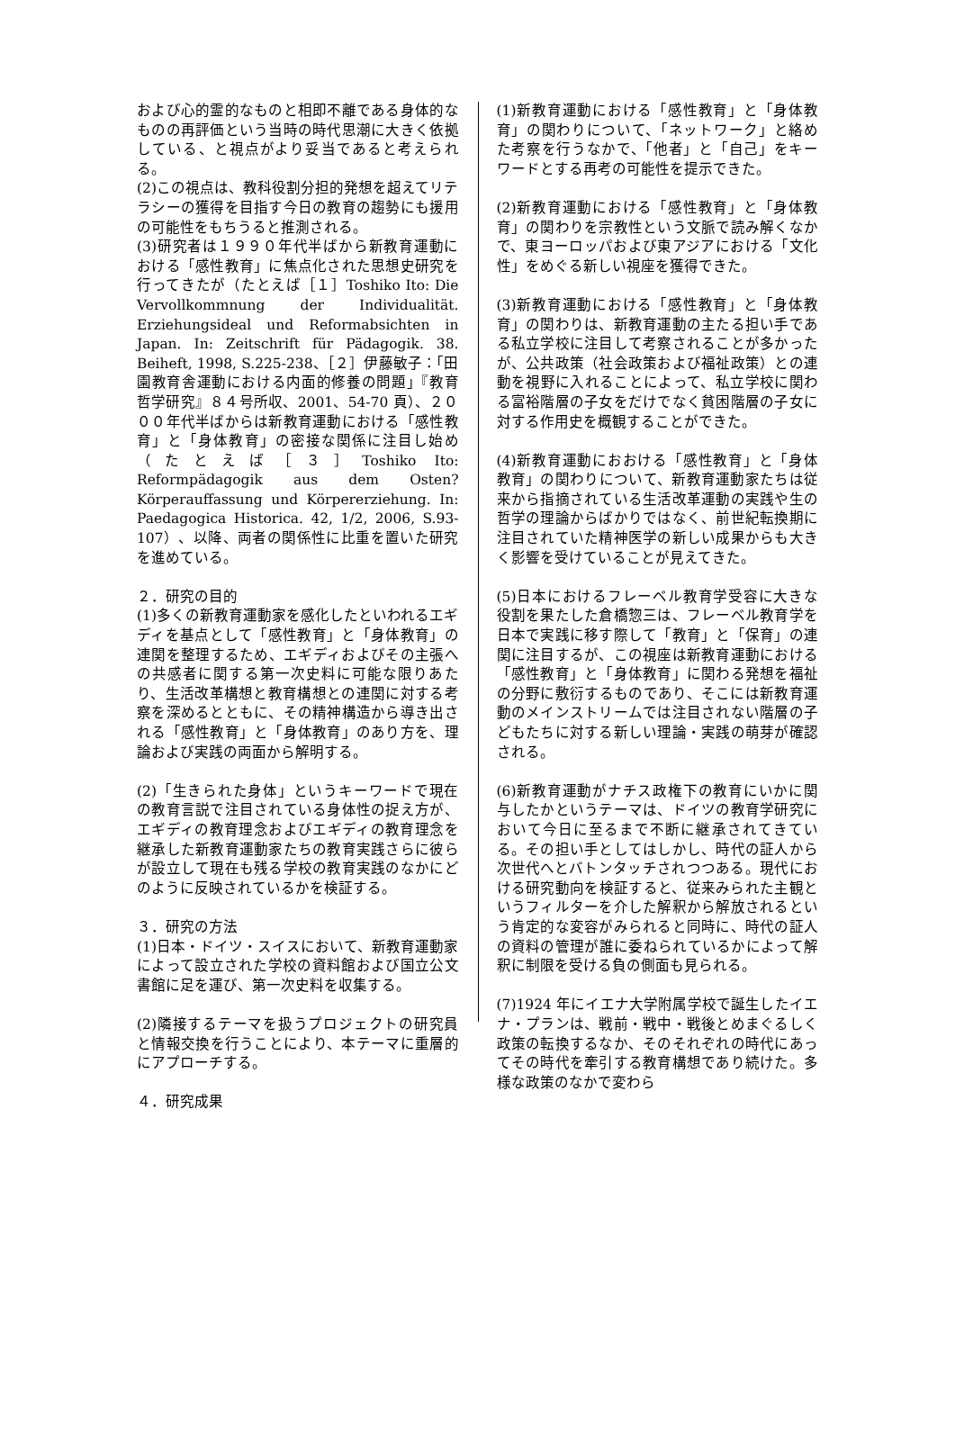および心的霊的なものと相即不離である身体的なものの再評価という当時の時代思潮に大きく依拠している、と視点がより妥当であると考えられる。
(2)この視点は、教科役割分担的発想を超えてリテラシーの獲得を目指す今日の教育の趨勢にも援用の可能性をもちうると推測される。
(3)研究者は１９９０年代半ばから新教育運動における「感性教育」に焦点化された思想史研究を行ってきたが（たとえば［１］Toshiko Ito: Die Vervollkommnung der Individualität. Erziehungsideal und Reformabsichten in Japan. In: Zeitschrift für Pädagogik. 38. Beiheft, 1998, S.225-238、［２］伊藤敏子：「田園教育舎運動における内面的修養の問題」『教育哲学研究』８４号所収、2001、54-70 頁）、２０００年代半ばからは新教育運動における「感性教育」と「身体教育」の密接な関係に注目し始め（たとえば［３］Toshiko Ito: Reformpädagogik aus dem Osten? Körperauffassung und Körpererziehung. In: Paedagogica Historica. 42, 1/2, 2006, S.93-107）、以降、両者の関係性に比重を置いた研究を進めている。
２．研究の目的
(1)多くの新教育運動家を感化したといわれるエギディを基点として「感性教育」と「身体教育」の連関を整理するため、エギディおよびその主張への共感者に関する第一次史料に可能な限りあたり、生活改革構想と教育構想との連関に対する考察を深めるとともに、その精神構造から導き出される「感性教育」と「身体教育」のあり方を、理論および実践の両面から解明する。
(2)「生きられた身体」というキーワードで現在の教育言説で注目されている身体性の捉え方が、エギディの教育理念およびエギディの教育理念を継承した新教育運動家たちの教育実践さらに彼らが設立して現在も残る学校の教育実践のなかにどのように反映されているかを検証する。
３．研究の方法
(1)日本・ドイツ・スイスにおいて、新教育運動家によって設立された学校の資料館および国立公文書館に足を運び、第一次史料を収集する。
(2)隣接するテーマを扱うプロジェクトの研究員と情報交換を行うことにより、本テーマに重層的にアプローチする。
４．研究成果
(1)新教育運動における「感性教育」と「身体教育」の関わりについて、「ネットワーク」と絡めた考察を行うなかで、「他者」と「自己」をキーワードとする再考の可能性を提示できた。
(2)新教育運動における「感性教育」と「身体教育」の関わりを宗教性という文脈で読み解くなかで、東ヨーロッパおよび東アジアにおける「文化性」をめぐる新しい視座を獲得できた。
(3)新教育運動における「感性教育」と「身体教育」の関わりは、新教育運動の主たる担い手である私立学校に注目して考察されることが多かったが、公共政策（社会政策および福祉政策）との連動を視野に入れることによって、私立学校に関わる富裕階層の子女をだけでなく貧困階層の子女に対する作用史を概観することができた。
(4)新教育運動におおける「感性教育」と「身体教育」の関わりについて、新教育運動家たちは従来から指摘されている生活改革運動の実践や生の哲学の理論からばかりではなく、前世紀転換期に注目されていた精神医学の新しい成果からも大きく影響を受けていることが見えてきた。
(5)日本におけるフレーベル教育学受容に大きな役割を果たした倉橋惣三は、フレーベル教育学を日本で実践に移す際して「教育」と「保育」の連関に注目するが、この視座は新教育運動における「感性教育」と「身体教育」に関わる発想を福祉の分野に敷衍するものであり、そこには新教育運動のメインストリームでは注目されない階層の子どもたちに対する新しい理論・実践の萌芽が確認される。
(6)新教育運動がナチス政権下の教育にいかに関与したかというテーマは、ドイツの教育学研究において今日に至るまで不断に継承されてきている。その担い手としてはしかし、時代の証人から次世代へとバトンタッチされつつある。現代における研究動向を検証すると、従来みられた主観というフィルターを介した解釈から解放されるという肯定的な変容がみられると同時に、時代の証人の資料の管理が誰に委ねられているかによって解釈に制限を受ける負の側面も見られる。
(7)1924 年にイエナ大学附属学校で誕生したイエナ・プランは、戦前・戦中・戦後とめまぐるしく政策の転換するなか、そのそれぞれの時代にあってその時代を牽引する教育構想であり続けた。多様な政策のなかで変わら